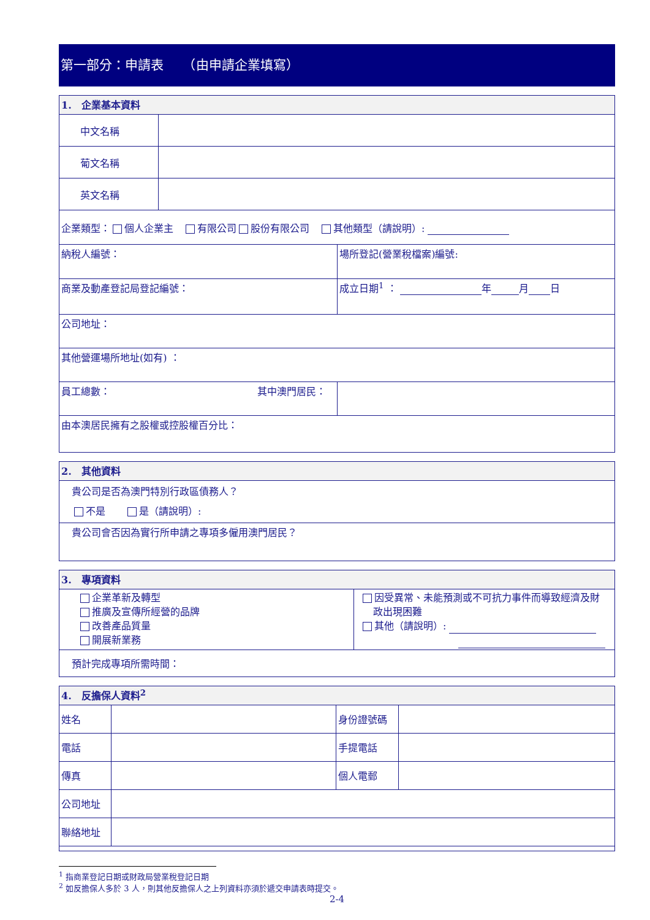第一部分：申請表　　（由申請企業填寫）
| 1. 企業基本資料 | |
| --- | --- |
| 中文名稱 | |
| 葡文名稱 | |
| 英文名稱 | |
| 企業類型： 個人企業主 有限公司 股份有限公司 其他類型（請說明）: | |
| 納稅人編號： | 場所登記(營業稅檔案)編號: |
| 商業及動產登記局登記編號： | 成立日期<sup>1</sup> ： 年 月 日 |
| 公司地址： | |
| 其他營運場所地址(如有) ： | |
| 員工總數： 其中澳門居民： | |
| 由本澳居民擁有之股權或控股權百分比： | |
| 2. 其他資料 |
| --- |
| 貴公司是否為澳門特別行政區債務人？ 不是 是（請說明）: |
| 貴公司會否因為實行所申請之專項多僱用澳門居民？ |
| 3. 專項資料 | |
| --- | --- |
| 企業革新及轉型 推廣及宣傳所經營的品牌 改善產品質量 開展新業務 | 因受異常、未能預測或不可抗力事件而導致經濟及財 政出現困難 其他（請說明）: |
| 預計完成專項所需時間： | |
| 4. 反擔保人資料<sup>2</sup> | | | |
| --- | --- | --- | --- |
| 姓名 | | 身份證號碼 | |
| 電話 | | 手提電話 | |
| 傳真 | | 個人電郵 | |
| 公司地址 | | | |
| 聯絡地址 | | | |
<sup>1</sup> 指商業登記日期或財政局營業稅登記日期
<sup>2</sup> 如反擔保人多於 3 人，則其他反擔保人之上列資料亦須於遞交申請表時提交。
2-4